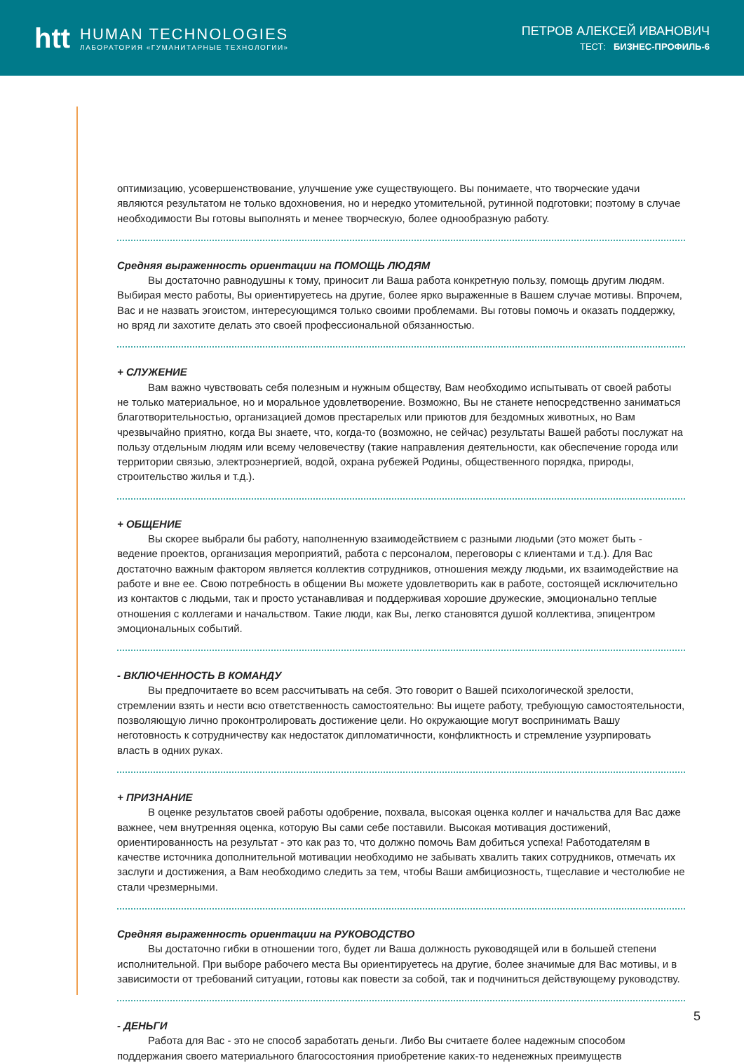htt
HUMAN TECHNOLOGIES
ЛАБОРАТОРИЯ «ГУМАНИТАРНЫЕ ТЕХНОЛОГИИ»
ПЕТРОВ АЛЕКСЕЙ ИВАНОВИЧ
ТЕСТ: БИЗНЕС-ПРОФИЛЬ-6
оптимизацию, усовершенствование, улучшение уже существующего. Вы понимаете, что творческие удачи являются результатом не только вдохновения, но и нередко утомительной, рутинной подготовки; поэтому в случае необходимости Вы готовы выполнять и менее творческую, более однообразную работу.
Средняя выраженность ориентации на ПОМОЩЬ ЛЮДЯМ
Вы достаточно равнодушны к тому, приносит ли Ваша работа конкретную пользу, помощь другим людям. Выбирая место работы, Вы ориентируетесь на другие, более ярко выраженные в Вашем случае мотивы. Впрочем, Вас и не назвать эгоистом, интересующимся только своими проблемами. Вы готовы помочь и оказать поддержку, но вряд ли захотите делать это своей профессиональной обязанностью.
+ СЛУЖЕНИЕ
Вам важно чувствовать себя полезным и нужным обществу, Вам необходимо испытывать от своей работы не только материальное, но и моральное удовлетворение. Возможно, Вы не станете непосредственно заниматься благотворительностью, организацией домов престарелых или приютов для бездомных животных, но Вам чрезвычайно приятно, когда Вы знаете, что, когда-то (возможно, не сейчас) результаты Вашей работы послужат на пользу отдельным людям или всему человечеству (такие направления деятельности, как обеспечение города или территории связью, электроэнергией, водой, охрана рубежей Родины, общественного порядка, природы, строительство жилья и т.д.).
+ ОБЩЕНИЕ
Вы скорее выбрали бы работу, наполненную взаимодействием с разными людьми (это может быть - ведение проектов, организация мероприятий, работа с персоналом, переговоры с клиентами и т.д.). Для Вас достаточно важным фактором является коллектив сотрудников, отношения между людьми, их взаимодействие на работе и вне ее. Свою потребность в общении Вы можете удовлетворить как в работе, состоящей исключительно из контактов с людьми, так и просто устанавливая и поддерживая хорошие дружеские, эмоционально теплые отношения с коллегами и начальством. Такие люди, как Вы, легко становятся душой коллектива, эпицентром эмоциональных событий.
- ВКЛЮЧЕННОСТЬ В КОМАНДУ
Вы предпочитаете во всем рассчитывать на себя. Это говорит о Вашей психологической зрелости, стремлении взять и нести всю ответственность самостоятельно: Вы ищете работу, требующую самостоятельности, позволяющую лично проконтролировать достижение цели. Но окружающие могут воспринимать Вашу неготовность к сотрудничеству как недостаток дипломатичности, конфликтность и стремление узурпировать власть в одних руках.
+ ПРИЗНАНИЕ
В оценке результатов своей работы одобрение, похвала, высокая оценка коллег и начальства для Вас даже важнее, чем внутренняя оценка, которую Вы сами себе поставили. Высокая мотивация достижений, ориентированность на результат - это как раз то, что должно помочь Вам добиться успеха! Работодателям в качестве источника дополнительной мотивации необходимо не забывать хвалить таких сотрудников, отмечать их заслуги и достижения, а Вам необходимо следить за тем, чтобы Ваши амбициозность, тщеславие и честолюбие не стали чрезмерными.
Средняя выраженность ориентации на РУКОВОДСТВО
Вы достаточно гибки в отношении того, будет ли Ваша должность руководящей или в большей степени исполнительной. При выборе рабочего места Вы ориентируетесь на другие, более значимые для Вас мотивы, и в зависимости от требований ситуации, готовы как повести за собой, так и подчиниться действующему руководству.
- ДЕНЬГИ
Работа для Вас - это не способ заработать деньги. Либо Вы считаете более надежным способом поддержания своего материального благосостояния приобретение каких-то неденежных преимуществ
5